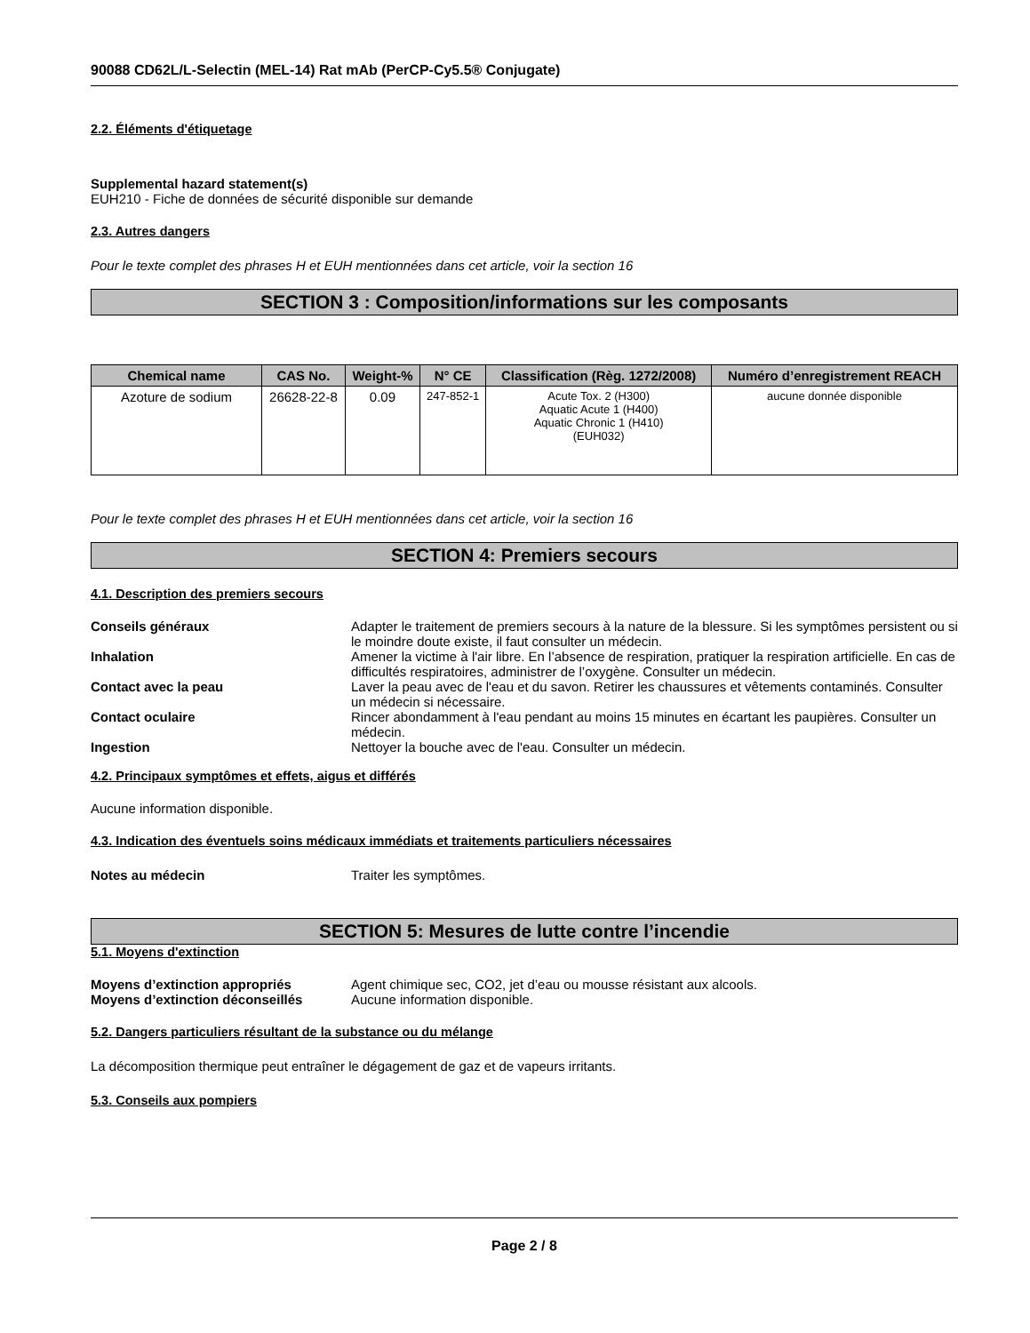90088 CD62L/L-Selectin (MEL-14) Rat mAb (PerCP-Cy5.5® Conjugate)
2.2. Éléments d'étiquetage
Supplemental hazard statement(s)
EUH210 - Fiche de données de sécurité disponible sur demande
2.3. Autres dangers
Pour le texte complet des phrases H et EUH mentionnées dans cet article, voir la section 16
SECTION 3 : Composition/informations sur les composants
| Chemical name | CAS No. | Weight-% | N° CE | Classification (Règ. 1272/2008) | Numéro d’enregistrement REACH |
| --- | --- | --- | --- | --- | --- |
| Azoture de sodium | 26628-22-8 | 0.09 | 247-852-1 | Acute Tox. 2 (H300) Aquatic Acute 1 (H400) Aquatic Chronic 1 (H410) (EUH032) | aucune donnée disponible |
Pour le texte complet des phrases H et EUH mentionnées dans cet article, voir la section 16
SECTION 4: Premiers secours
4.1. Description des premiers secours
Conseils généraux Adapter le traitement de premiers secours à la nature de la blessure. Si les symptômes persistent ou si le moindre doute existe, il faut consulter un médecin.
Inhalation Amener la victime à l'air libre. En l’absence de respiration, pratiquer la respiration artificielle. En cas de difficultés respiratoires, administrer de l’oxygène. Consulter un médecin.
Contact avec la peau Laver la peau avec de l'eau et du savon. Retirer les chaussures et vêtements contaminés. Consulter un médecin si nécessaire.
Contact oculaire Rincer abondamment à l'eau pendant au moins 15 minutes en écartant les paupières. Consulter un médecin.
Ingestion Nettoyer la bouche avec de l'eau. Consulter un médecin.
4.2. Principaux symptômes et effets, aigus et différés
Aucune information disponible.
4.3. Indication des éventuels soins médicaux immédiats et traitements particuliers nécessaires
Notes au médecin Traiter les symptômes.
SECTION 5: Mesures de lutte contre l’incendie
5.1. Moyens d'extinction
Moyens d’extinction appropriés Agent chimique sec, CO2, jet d’eau ou mousse résistant aux alcools.
Moyens d’extinction déconseillés Aucune information disponible.
5.2. Dangers particuliers résultant de la substance ou du mélange
La décomposition thermique peut entraîner le dégagement de gaz et de vapeurs irritants.
5.3. Conseils aux pompiers
Page 2 / 8